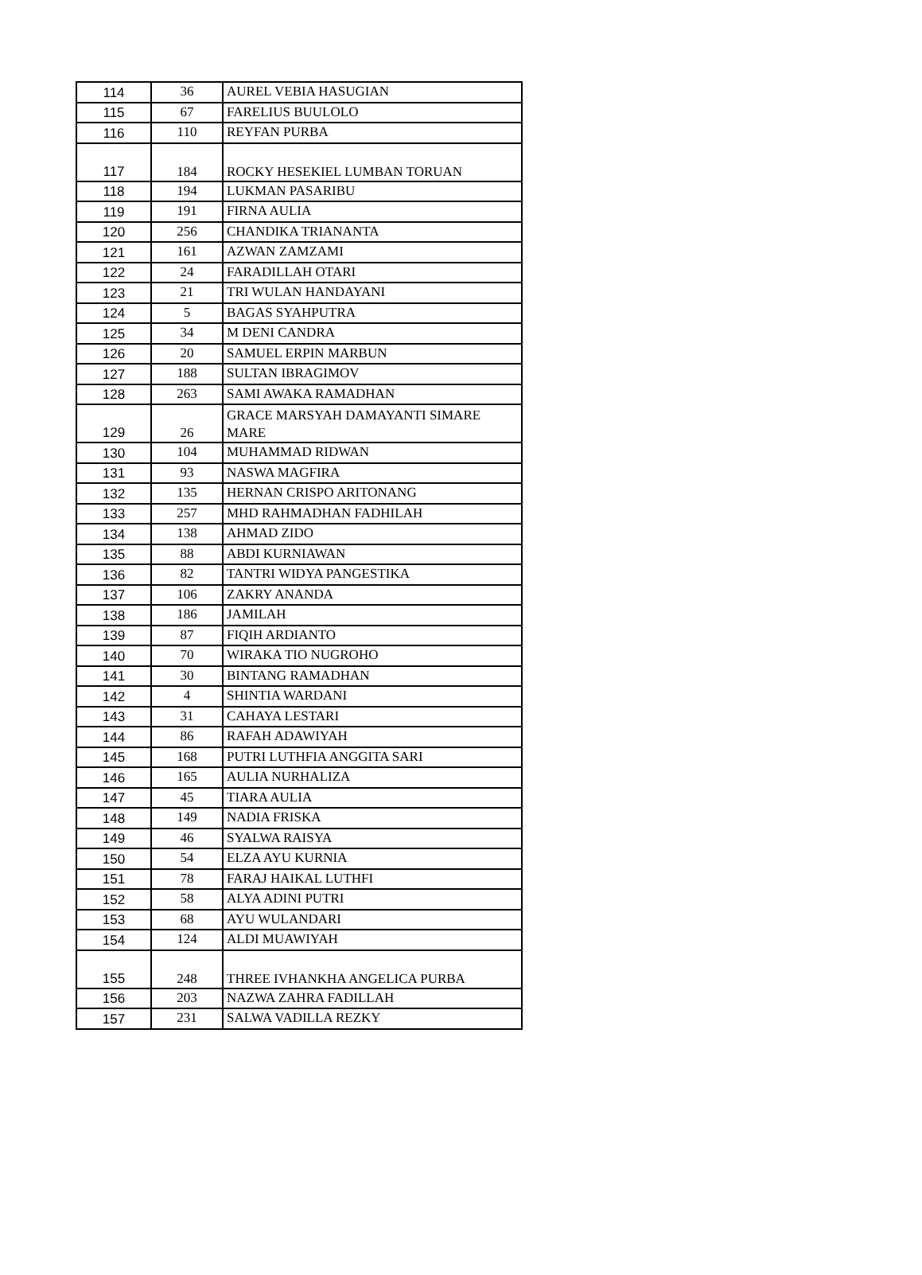| 114 | 36 | AUREL VEBIA HASUGIAN |
| 115 | 67 | FARELIUS BUULOLO |
| 116 | 110 | REYFAN PURBA |
| 117 | 184 | ROCKY HESEKIEL LUMBAN TORUAN |
| 118 | 194 | LUKMAN PASARIBU |
| 119 | 191 | FIRNA AULIA |
| 120 | 256 | CHANDIKA TRIANANTA |
| 121 | 161 | AZWAN ZAMZAMI |
| 122 | 24 | FARADILLAH OTARI |
| 123 | 21 | TRI WULAN HANDAYANI |
| 124 | 5 | BAGAS SYAHPUTRA |
| 125 | 34 | M DENI CANDRA |
| 126 | 20 | SAMUEL ERPIN MARBUN |
| 127 | 188 | SULTAN IBRAGIMOV |
| 128 | 263 | SAMI AWAKA RAMADHAN |
| 129 | 26 | GRACE MARSYAH DAMAYANTI SIMARE MARE |
| 130 | 104 | MUHAMMAD RIDWAN |
| 131 | 93 | NASWA MAGFIRA |
| 132 | 135 | HERNAN CRISPO ARITONANG |
| 133 | 257 | MHD RAHMADHAN FADHILAH |
| 134 | 138 | AHMAD ZIDO |
| 135 | 88 | ABDI KURNIAWAN |
| 136 | 82 | TANTRI WIDYA PANGESTIKA |
| 137 | 106 | ZAKRY ANANDA |
| 138 | 186 | JAMILAH |
| 139 | 87 | FIQIH ARDIANTO |
| 140 | 70 | WIRAKA TIO NUGROHO |
| 141 | 30 | BINTANG RAMADHAN |
| 142 | 4 | SHINTIA WARDANI |
| 143 | 31 | CAHAYA LESTARI |
| 144 | 86 | RAFAH ADAWIYAH |
| 145 | 168 | PUTRI LUTHFIA ANGGITA SARI |
| 146 | 165 | AULIA NURHALIZA |
| 147 | 45 | TIARA AULIA |
| 148 | 149 | NADIA FRISKA |
| 149 | 46 | SYALWA RAISYA |
| 150 | 54 | ELZA AYU KURNIA |
| 151 | 78 | FARAJ HAIKAL LUTHFI |
| 152 | 58 | ALYA ADINI PUTRI |
| 153 | 68 | AYU WULANDARI |
| 154 | 124 | ALDI MUAWIYAH |
| 155 | 248 | THREE IVHANKHA ANGELICA PURBA |
| 156 | 203 | NAZWA ZAHRA FADILLAH |
| 157 | 231 | SALWA VADILLA REZKY |